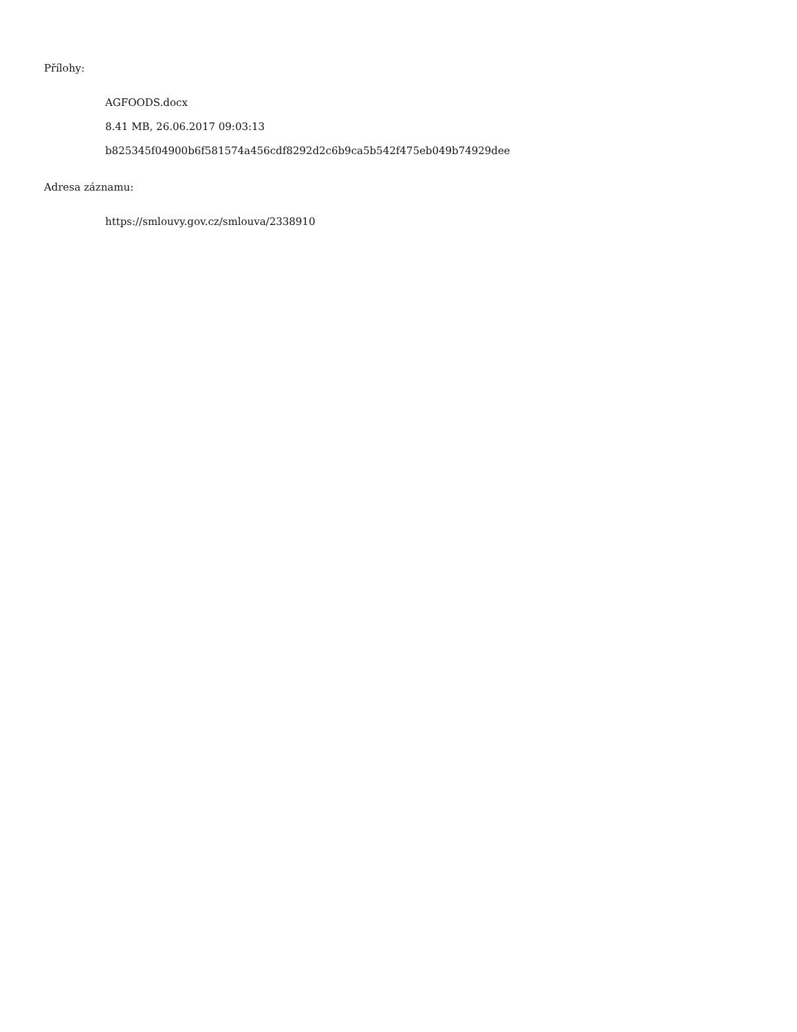Přílohy:
AGFOODS.docx
8.41 MB, 26.06.2017 09:03:13
b825345f04900b6f581574a456cdf8292d2c6b9ca5b542f475eb049b74929dee
Adresa záznamu:
https://smlouvy.gov.cz/smlouva/2338910